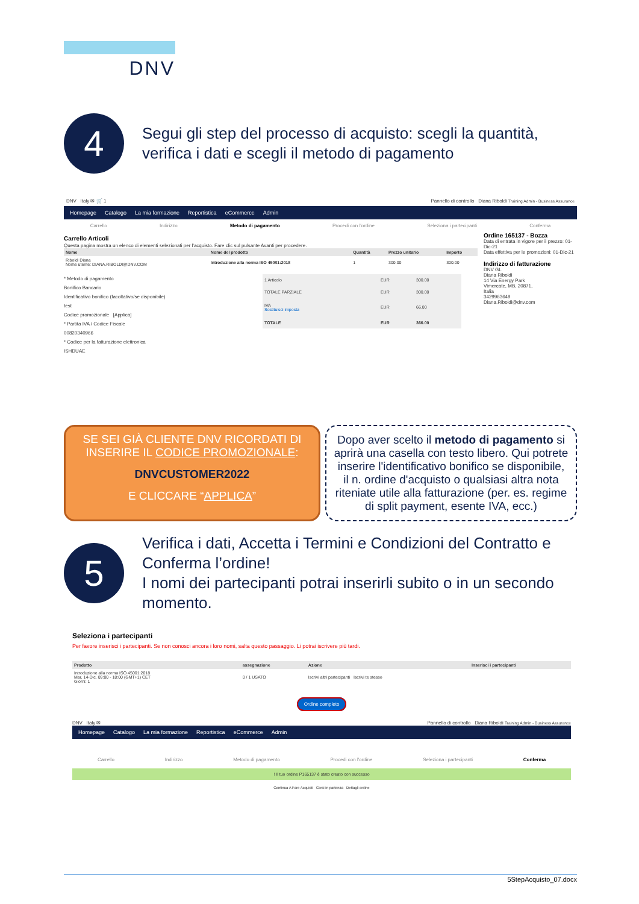DNV
4
Segui gli step del processo di acquisto: scegli la quantità, verifica i dati e scegli il metodo di pagamento
DNV Italy ✉ 🛒 1 Pannello di controllo Diana Riboldi Training Admin - Business Assurance
Homepage Catalogo La mia formazione Reportistica eCommerce Admin
Carrello Indirizzo Metodo di pagamento Procedi con l'ordine Seleziona i partecipanti Conferma
Carrello Articoli
Questa pagina mostra un elenco di elementi selezionati per l'acquisto. Fare clic sul pulsante Avanti per procedere.
| Nome | Nome del prodotto | Quantità | Prezzo unitario | Importo |
| --- | --- | --- | --- | --- |
| Riboldi Diana Nome utente: DIANA.RIBOLDI@DNV.COM | Introduzione alla norma ISO 45001:2018 | 1 | 300.00 | 300.00 |
* Metodo di pagamento
Bonifico Bancario
Identificativo bonifico (facoltativo/se disponibile)
test
Codice promozionale [Applica]
* Partita IVA / Codice Fiscale
00820340966
* Codice per la fatturazione elettronica
ISHDUAE
| 1 Articolo | EUR | 300.00 |
| TOTALE PARZIALE | EUR | 300.00 |
| IVA Sostituisci imposta | EUR | 66.00 |
| TOTALE | EUR | 366.00 |
Ordine 165137 - Bozza
Data di entrata in vigore per il prezzo: 01-Dic-21
Data effettiva per le promozioni: 01-Dic-21
Indirizzo di fatturazione
DNV GL
Diana Riboldi
14 Via Energy Park
Vimercate, MB, 20871,
Italia
3429963649
Diana.Riboldi@dnv.com
SE SEI GIÀ CLIENTE DNV RICORDATI DI INSERIRE IL CODICE PROMOZIONALE:
DNVCUSTOMER2022
E CLICCARE “APPLICA”
Dopo aver scelto il metodo di pagamento si aprirà una casella con testo libero. Qui potrete inserire l'identificativo bonifico se disponibile, il n. ordine d'acquisto o qualsiasi altra nota riteniate utile alla fatturazione (per. es. regime di split payment, esente IVA, ecc.)
5
Verifica i dati, Accetta i Termini e Condizioni del Contratto e Conferma l’ordine!
I nomi dei partecipanti potrai inserirli subito o in un secondo momento.
Seleziona i partecipanti
Per favore inserisci i partecipanti. Se non conosci ancora i loro nomi, salta questo passaggio. Li potrai iscrivere più tardi.
| Prodotto | assegnazione | Azione | Inserisci i partecipanti |
| --- | --- | --- | --- |
| Introduzione alla norma ISO 45001:2018 Mar, 14-Dic, 09:00 - 18:00 (GMT+1) CET Giorni: 1 | 0 / 1 USATO | Iscrivi altri partecipanti Iscrivi te stesso | |
Ordine completo
DNV Italy ✉ Pannello di controllo Diana Riboldi Training Admin - Business Assurance
Homepage Catalogo La mia formazione Reportistica eCommerce Admin
Carrello Indirizzo Metodo di pagamento Procedi con l'ordine Seleziona i partecipanti Conferma
! Il tuo ordine P165137 è stato creato con successo
Continua A Fare Acquisti Corsi in partenza Dettagli ordine
5StepAcquisto_07.docx